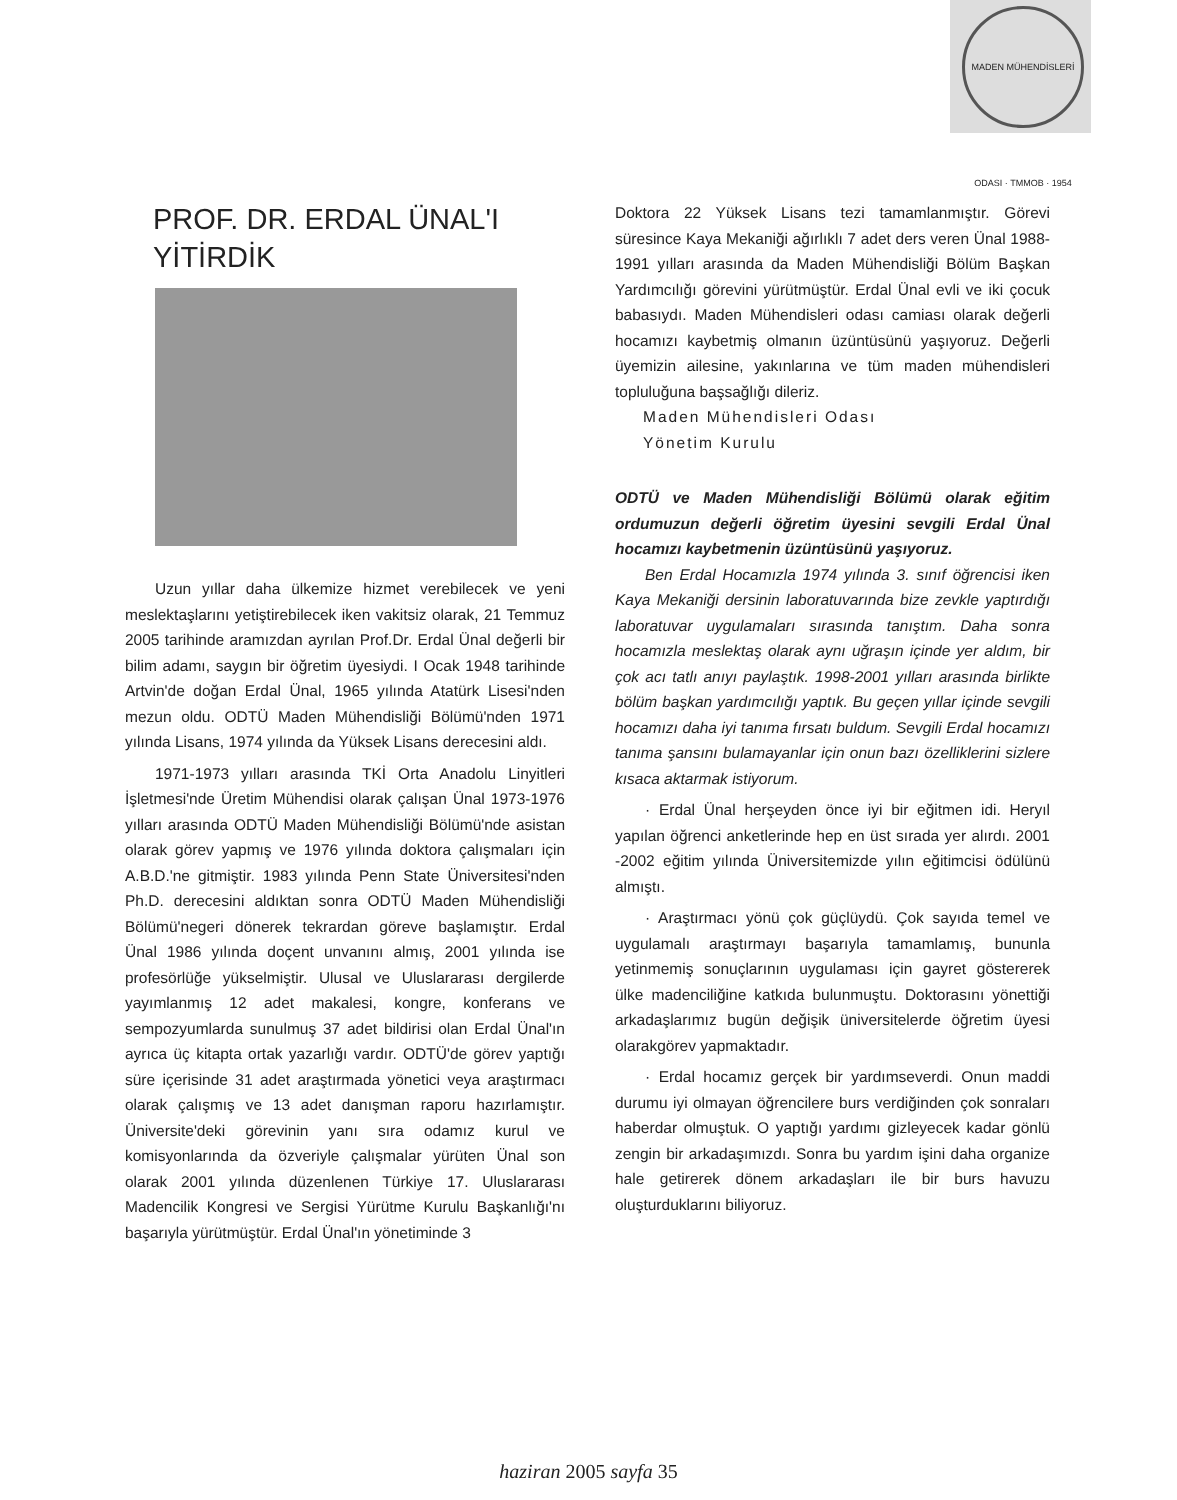MADEN MÜHENDİSLERİ ODASI · TMMOB · 1954
PROF. DR. ERDAL ÜNAL'I
YİTİRDİK
Uzun yıllar daha ülkemize hizmet verebilecek ve yeni meslektaşlarını yetiştirebilecek iken vakitsiz olarak, 21 Temmuz 2005 tarihinde aramızdan ayrılan Prof.Dr. Erdal Ünal değerli bir bilim adamı, saygın bir öğretim üyesiydi. I Ocak 1948 tarihinde Artvin'de doğan Erdal Ünal, 1965 yılında Atatürk Lisesi'nden mezun oldu. ODTÜ Maden Mühendisliği Bölümü'nden 1971 yılında Lisans, 1974 yılında da Yüksek Lisans derecesini aldı.
1971-1973 yılları arasında TKİ Orta Anadolu Linyitleri İşletmesi'nde Üretim Mühendisi olarak çalışan Ünal 1973-1976 yılları arasında ODTÜ Maden Mühendisliği Bölümü'nde asistan olarak görev yapmış ve 1976 yılında doktora çalışmaları için A.B.D.'ne gitmiştir. 1983 yılında Penn State Üniversitesi'nden Ph.D. derecesini aldıktan sonra ODTÜ Maden Mühendisliği Bölümü'negeri dönerek tekrardan göreve başlamıştır. Erdal Ünal 1986 yılında doçent unvanını almış, 2001 yılında ise profesörlüğe yükselmiştir. Ulusal ve Uluslararası dergilerde yayımlanmış 12 adet makalesi, kongre, konferans ve sempozyumlarda sunulmuş 37 adet bildirisi olan Erdal Ünal'ın ayrıca üç kitapta ortak yazarlığı vardır. ODTÜ'de görev yaptığı süre içerisinde 31 adet araştırmada yönetici veya araştırmacı olarak çalışmış ve 13 adet danışman raporu hazırlamıştır. Üniversite'deki görevinin yanı sıra odamız kurul ve komisyonlarında da özveriyle çalışmalar yürüten Ünal son olarak 2001 yılında düzenlenen Türkiye 17. Uluslararası Madencilik Kongresi ve Sergisi Yürütme Kurulu Başkanlığı'nı başarıyla yürütmüştür. Erdal Ünal'ın yönetiminde 3
Doktora 22 Yüksek Lisans tezi tamamlanmıştır. Görevi süresince Kaya Mekaniği ağırlıklı 7 adet ders veren Ünal 1988-1991 yılları arasında da Maden Mühendisliği Bölüm Başkan Yardımcılığı görevini yürütmüştür. Erdal Ünal evli ve iki çocuk babasıydı. Maden Mühendisleri odası camiası olarak değerli hocamızı kaybetmiş olmanın üzüntüsünü yaşıyoruz. Değerli üyemizin ailesine, yakınlarına ve tüm maden mühendisleri topluluğuna başsağlığı dileriz.
Maden Mühendisleri Odası
Yönetim Kurulu
ODTÜ ve Maden Mühendisliği Bölümü olarak eğitim ordumuzun değerli öğretim üyesini sevgili Erdal Ünal hocamızı kaybetmenin üzüntüsünü yaşıyoruz.
Ben Erdal Hocamızla 1974 yılında 3. sınıf öğrencisi iken Kaya Mekaniği dersinin laboratuvarında bize zevkle yaptırdığı laboratuvar uygulamaları sırasında tanıştım. Daha sonra hocamızla meslektaş olarak aynı uğraşın içinde yer aldım, bir çok acı tatlı anıyı paylaştık. 1998-2001 yılları arasında birlikte bölüm başkan yardımcılığı yaptık. Bu geçen yıllar içinde sevgili hocamızı daha iyi tanıma fırsatı buldum. Sevgili Erdal hocamızı tanıma şansını bulamayanlar için onun bazı özelliklerini sizlere kısaca aktarmak istiyorum.
· Erdal Ünal herşeyden önce iyi bir eğitmen idi. Heryıl yapılan öğrenci anketlerinde hep en üst sırada yer alırdı. 2001 -2002 eğitim yılında Üniversitemizde yılın eğitimcisi ödülünü almıştı.
· Araştırmacı yönü çok güçlüydü. Çok sayıda temel ve uygulamalı araştırmayı başarıyla tamamlamış, bununla yetinmemiş sonuçlarının uygulaması için gayret göstererek ülke madenciliğine katkıda bulunmuştu. Doktorasını yönettiği arkadaşlarımız bugün değişik üniversitelerde öğretim üyesi olarakgörev yapmaktadır.
· Erdal hocamız gerçek bir yardımseverdi. Onun maddi durumu iyi olmayan öğrencilere burs verdiğinden çok sonraları haberdar olmuştuk. O yaptığı yardımı gizleyecek kadar gönlü zengin bir arkadaşımızdı. Sonra bu yardım işini daha organize hale getirerek dönem arkadaşları ile bir burs havuzu oluşturduklarını biliyoruz.
haziran 2005 sayfa 35